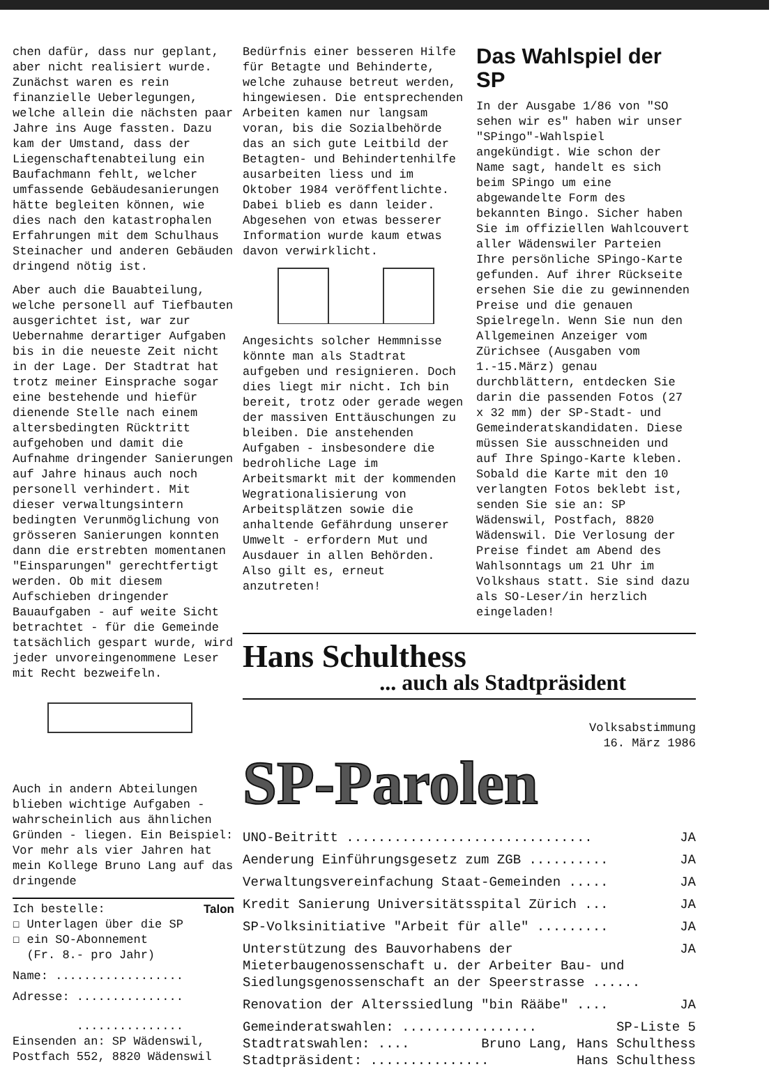chen dafür, dass nur geplant, aber nicht realisiert wurde. Zunächst waren es rein finanzielle Ueberlegungen, welche allein die nächsten paar Jahre ins Auge fassten. Dazu kam der Umstand, dass der Liegenschaftenabteilung ein Baufachmann fehlt, welcher umfassende Gebäudesanierungen hätte begleiten können, wie dies nach den katastrophalen Erfahrungen mit dem Schulhaus Steinacher und anderen Gebäuden dringend nötig ist.
Aber auch die Bauabteilung, welche personell auf Tiefbauten ausgerichtet ist, war zur Uebernahme derartiger Aufgaben bis in die neueste Zeit nicht in der Lage. Der Stadtrat hat trotz meiner Einsprache sogar eine bestehende und hiefür dienende Stelle nach einem altersbedingten Rücktritt aufgehoben und damit die Aufnahme dringender Sanierungen auf Jahre hinaus auch noch personell verhindert. Mit dieser verwaltungsintern bedingten Verunmöglichung von grösseren Sanierungen konnten dann die erstrebten momentanen "Einsparungen" gerechtfertigt werden. Ob mit diesem Aufschieben dringender Bauaufgaben - auf weite Sicht betrachtet - für die Gemeinde tatsächlich gespart wurde, wird jeder unvoreingenommene Leser mit Recht bezweifeln.
Auch in andern Abteilungen blieben wichtige Aufgaben - wahrscheinlich aus ähnlichen Gründen - liegen. Ein Beispiel: Vor mehr als vier Jahren hat mein Kollege Bruno Lang auf das dringende
Ich bestelle: Talon
☐ Unterlagen über die SP
☐ ein SO-Abonnement
(Fr. 8.- pro Jahr)
Name: ..................
Adresse: ...............
...............
Einsenden an: SP Wädenswil, Postfach 552, 8820 Wädenswil
Bedürfnis einer besseren Hilfe für Betagte und Behinderte, welche zuhause betreut werden, hingewiesen. Die entsprechenden Arbeiten kamen nur langsam voran, bis die Sozialbehörde das an sich gute Leitbild der Betagten- und Behindertenhilfe ausarbeiten liess und im Oktober 1984 veröffentlichte. Dabei blieb es dann leider. Abgesehen von etwas besserer Information wurde kaum etwas davon verwirklicht.
Angesichts solcher Hemmnisse könnte man als Stadtrat aufgeben und resignieren. Doch dies liegt mir nicht. Ich bin bereit, trotz oder gerade wegen der massiven Enttäuschungen zu bleiben. Die anstehenden Aufgaben - insbesondere die bedrohliche Lage im Arbeitsmarkt mit der kommenden Wegrationalisierung von Arbeitsplätzen sowie die anhaltende Gefährdung unserer Umwelt - erfordern Mut und Ausdauer in allen Behörden. Also gilt es, erneut anzutreten!
Das Wahlspiel der SP
In der Ausgabe 1/86 von "SO sehen wir es" haben wir unser "SPingo"-Wahlspiel angekündigt. Wie schon der Name sagt, handelt es sich beim SPingo um eine abgewandelte Form des bekannten Bingo. Sicher haben Sie im offiziellen Wahlcouvert aller Wädenswiler Parteien Ihre persönliche SPingo-Karte gefunden. Auf ihrer Rückseite ersehen Sie die zu gewinnenden Preise und die genauen Spielregeln. Wenn Sie nun den Allgemeinen Anzeiger vom Zürichsee (Ausgaben vom 1.-15.März) genau durchblättern, entdecken Sie darin die passenden Fotos (27 x 32 mm) der SP-Stadt- und Gemeinderatskandidaten. Diese müssen Sie ausschneiden und auf Ihre Spingo-Karte kleben. Sobald die Karte mit den 10 verlangten Fotos beklebt ist, senden Sie sie an: SP Wädenswil, Postfach, 8820 Wädenswil. Die Verlosung der Preise findet am Abend des Wahlsonntags um 21 Uhr im Volkshaus statt. Sie sind dazu als SO-Leser/in herzlich eingeladen!
Hans Schulthess
... auch als Stadtpräsident
Volksabstimmung
16. März 1986
SP-Parolen
UNO-Beitritt ............................... JA
Aenderung Einführungsgesetz zum ZGB .......... JA
Verwaltungsvereinfachung Staat-Gemeinden ..... JA
Kredit Sanierung Universitätsspital Zürich ... JA
SP-Volksinitiative "Arbeit für alle" ......... JA
Unterstützung des Bauvorhabens der Mieterbaugenossenschaft u. der Arbeiter Bau- und Siedlungsgenossenschaft an der Speerstrasse ...... JA
Renovation der Alterssiedlung "bin Rääbe" .... JA
Gemeinderatswahlen: ................. SP-Liste 5
Stadtratswahlen: .... Bruno Lang, Hans Schulthess
Stadtpräsident: ............... Hans Schulthess